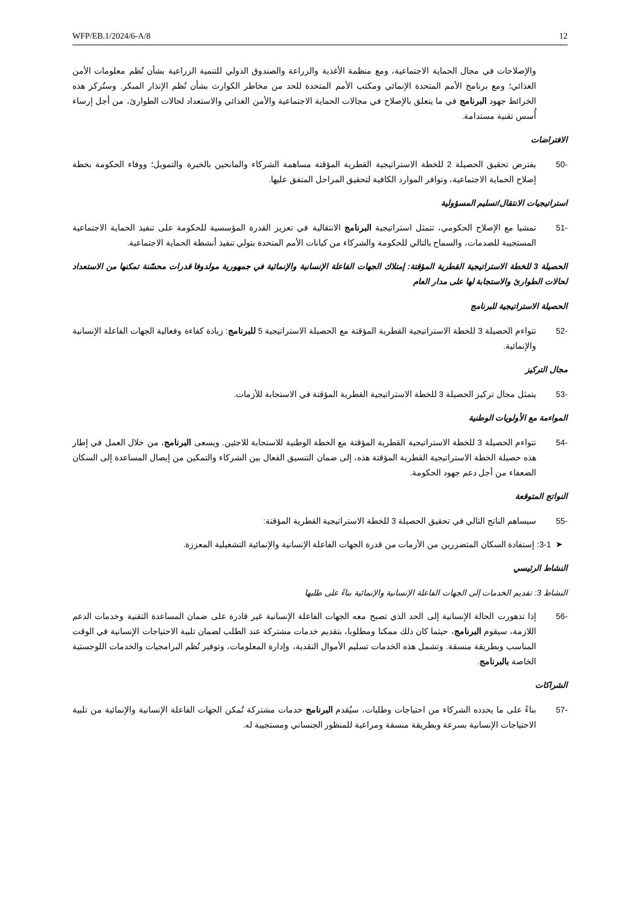WFP/EB.1/2024/6-A/8 12
والإصلاحات في مجال الحماية الاجتماعية، ومع منظمة الأغذية والزراعة والصندوق الدولي للتنمية الزراعية بشأن نُظم معلومات الأمن الغذائي؛ ومع برنامج الأمم المتحدة الإنمائي ومكتب الأمم المتحدة للحد من مخاطر الكوارث بشأن نُظم الإنذار المبكر. وستُركز هذه الخرائط جهود البرنامج في ما يتعلق بالإصلاح في مجالات الحماية الاجتماعية والأمن الغذائي والاستعداد لحالات الطوارئ، من أجل إرساء أُسس تقنية مستدامة.
الافتراضات
-50 يفترض تحقيق الحصيلة 2 للخطة الاستراتيجية القطرية المؤقتة مساهمة الشركاء والمانحين بالخبرة والتمويل؛ ووفاء الحكومة بخطة إصلاح الحماية الاجتماعية، وتوافر الموارد الكافية لتحقيق المراحل المتفق عليها.
استراتيجيات الانتقال/تسليم المسؤولية
-51 تمشيا مع الإصلاح الحكومي، تتمثل استراتيجية البرنامج الانتقالية في تعزيز القدرة المؤسسية للحكومة على تنفيذ الحماية الاجتماعية المستجيبة للصدمات، والسماح بالتالي للحكومة والشركاء من كيانات الأمم المتحدة بتولي تنفيذ أنشطة الحماية الاجتماعية.
الحصيلة 3 للخطة الاستراتيجية القطرية المؤقتة: إمتلاك الجهات الفاعلة الإنسانية والإنمائية في جمهورية مولدوفا قدرات محسّنة تمكنها من الاستعداد لحالات الطوارئ والاستجابة لها على مدار العام
الحصيلة الاستراتيجية للبرنامج
-52 تتواءم الحصيلة 3 للخطة الاستراتيجية القطرية المؤقتة مع الحصيلة الاستراتيجية 5 للبرنامج: زيادة كفاءة وفعالية الجهات الفاعلة الإنسانية والإنمائية.
مجال التركيز
-53 يتمثل مجال تركيز الحصيلة 3 للخطة الاستراتيجية القطرية المؤقتة في الاستجابة للأزمات.
المواءمة مع الأولويات الوطنية
-54 تتواءم الحصيلة 3 للخطة الاستراتيجية القطرية المؤقتة مع الخطة الوطنية للاستجابة للاجئين. ويسعى البرنامج، من خلال العمل في إطار هذه حصيلة الخطة الاستراتيجية القطرية المؤقتة هذه، إلى ضمان التنسيق الفعال بين الشركاء والتمكين من إيصال المساعدة إلى السكان الضعفاء من أجل دعم جهود الحكومة.
النواتج المتوقعة
-55 سيساهم الناتج التالي في تحقيق الحصيلة 3 للخطة الاستراتيجية القطرية المؤقتة:
➤ 3-1: إستفادة السكان المتضررين من الأزمات من قدرة الجهات الفاعلة الإنسانية والإنمائية التشغيلية المعززة.
النشاط الرئيسي
النشاط 3: تقديم الخدمات إلى الجهات الفاعلة الإنسانية والإنمائية بناءً على طلبها
-56 إذا تدهورت الحالة الإنسانية إلى الحد الذي تصبح معه الجهات الفاعلة الإنسانية غير قادرة على ضمان المساعدة التقنية وخدمات الدعم اللازمة، سيقوم البرنامج، حيثما كان ذلك ممكنا ومطلوبا، بتقديم خدمات مشتركة عند الطلب لضمان تلبية الاحتياجات الإنسانية في الوقت المناسب وبطريقة منسقة. وتشمل هذه الخدمات تسليم الأموال النقدية، وإدارة المعلومات، وتوفير نُظم البرامجيات والخدمات اللوجستية الخاصة بالبرنامج.
الشراكات
-57 بناءً على ما يحدده الشركاء من احتياجات وطلبات، سيُقدم البرنامج خدمات مشتركة تُمكن الجهات الفاعلة الإنسانية والإنمائية من تلبية الاحتياجات الإنسانية بسرعة وبطريقة منسقة ومراعية للمنظور الجنساني ومستجيبة له.